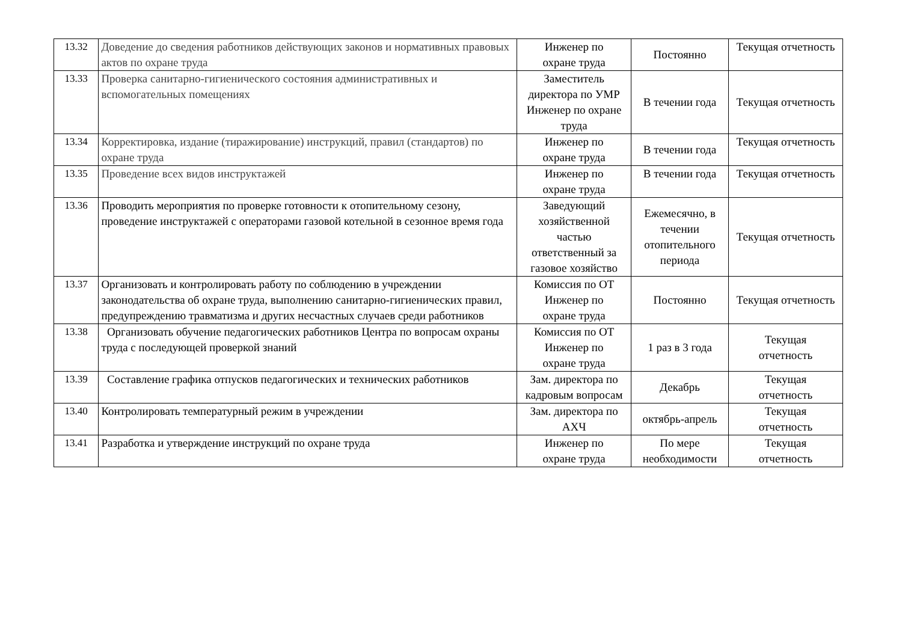| 13.32 | Доведение до сведения работников действующих законов и нормативных правовых актов по охране труда | Инженер по охране труда | Постоянно | Текущая отчетность |
| 13.33 | Проверка санитарно-гигиенического состояния административных и вспомогательных помещениях | Заместитель директора по УМР Инженер по охране труда | В течении года | Текущая отчетность |
| 13.34 | Корректировка, издание (тиражирование) инструкций, правил (стандартов) по охране труда | Инженер по охране труда | В течении года | Текущая отчетность |
| 13.35 | Проведение всех видов инструктажей | Инженер по охране труда | В течении года | Текущая отчетность |
| 13.36 | Проводить мероприятия по проверке готовности к отопительному сезону, проведение инструктажей с операторами газовой котельной в сезонное время года | Заведующий хозяйственной частью ответственный за газовое хозяйство | Ежемесячно, в течении отопительного периода | Текущая отчетность |
| 13.37 | Организовать и контролировать работу по соблюдению в учреждении законодательства об охране труда, выполнению санитарно-гигиенических правил, предупреждению травматизма и других несчастных случаев среди работников | Комиссия по ОТ Инженер по охране труда | Постоянно | Текущая отчетность |
| 13.38 | Организовать обучение педагогических работников Центра по вопросам охраны труда с последующей проверкой знаний | Комиссия по ОТ Инженер по охране труда | 1 раз в 3 года | Текущая отчетность |
| 13.39 | Составление графика отпусков педагогических и технических работников | Зам. директора по кадровым вопросам | Декабрь | Текущая отчетность |
| 13.40 | Контролировать температурный режим в учреждении | Зам. директора по АХЧ | октябрь-апрель | Текущая отчетность |
| 13.41 | Разработка и утверждение инструкций по охране труда | Инженер по охране труда | По мере необходимости | Текущая отчетность |